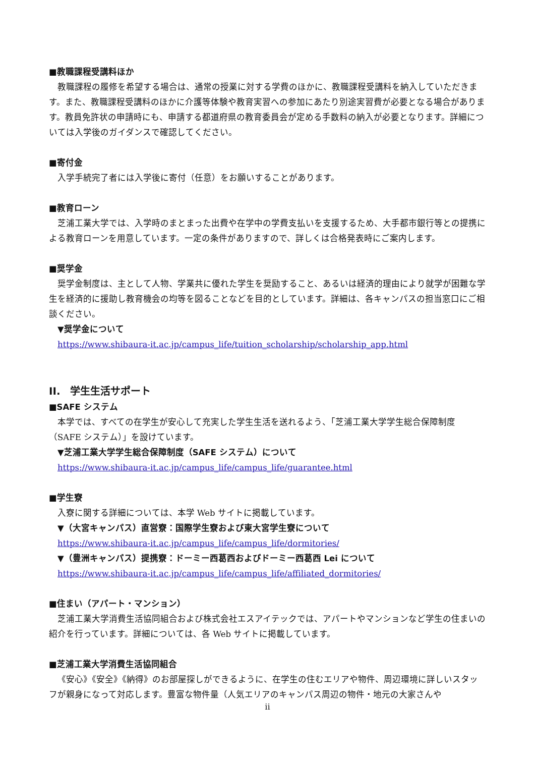■教職課程受講料ほか
教職課程の履修を希望する場合は、通常の授業に対する学費のほかに、教職課程受講料を納入していただきます。また、教職課程受講料のほかに介護等体験や教育実習への参加にあたり別途実習費が必要となる場合があります。教員免許状の申請時にも、申請する都道府県の教育委員会が定める手数料の納入が必要となります。詳細については入学後のガイダンスで確認してください。
■寄付金
入学手続完了者には入学後に寄付（任意）をお願いすることがあります。
■教育ローン
芝浦工業大学では、入学時のまとまった出費や在学中の学費支払いを支援するため、大手都市銀行等との提携による教育ローンを用意しています。一定の条件がありますので、詳しくは合格発表時にご案内します。
■奨学金
奨学金制度は、主として人物、学業共に優れた学生を奨励すること、あるいは経済的理由により就学が困難な学生を経済的に援助し教育機会の均等を図ることなどを目的としています。詳細は、各キャンパスの担当窓口にご相談ください。
▼奨学金について
https://www.shibaura-it.ac.jp/campus_life/tuition_scholarship/scholarship_app.html
II.　学生生活サポート
■SAFE システム
本学では、すべての在学生が安心して充実した学生生活を送れるよう、「芝浦工業大学学生総合保障制度（SAFE システム）」を設けています。
▼芝浦工業大学学生総合保障制度（SAFE システム）について
https://www.shibaura-it.ac.jp/campus_life/campus_life/guarantee.html
■学生寮
入寮に関する詳細については、本学 Web サイトに掲載しています。
▼（大宮キャンパス）直営寮：国際学生寮および東大宮学生寮について
https://www.shibaura-it.ac.jp/campus_life/campus_life/dormitories/
▼（豊洲キャンパス）提携寮：ドーミー西葛西およびドーミー西葛西 Lei について
https://www.shibaura-it.ac.jp/campus_life/campus_life/affiliated_dormitories/
■住まい（アパート・マンション）
芝浦工業大学消費生活協同組合および株式会社エスアイテックでは、アパートやマンションなど学生の住まいの紹介を行っています。詳細については、各 Web サイトに掲載しています。
■芝浦工業大学消費生活協同組合
《安心》《安全》《納得》のお部屋探しができるように、在学生の住むエリアや物件、周辺環境に詳しいスタッフが親身になって対応します。豊富な物件量（人気エリアのキャンパス周辺の物件・地元の大家さんや
ii